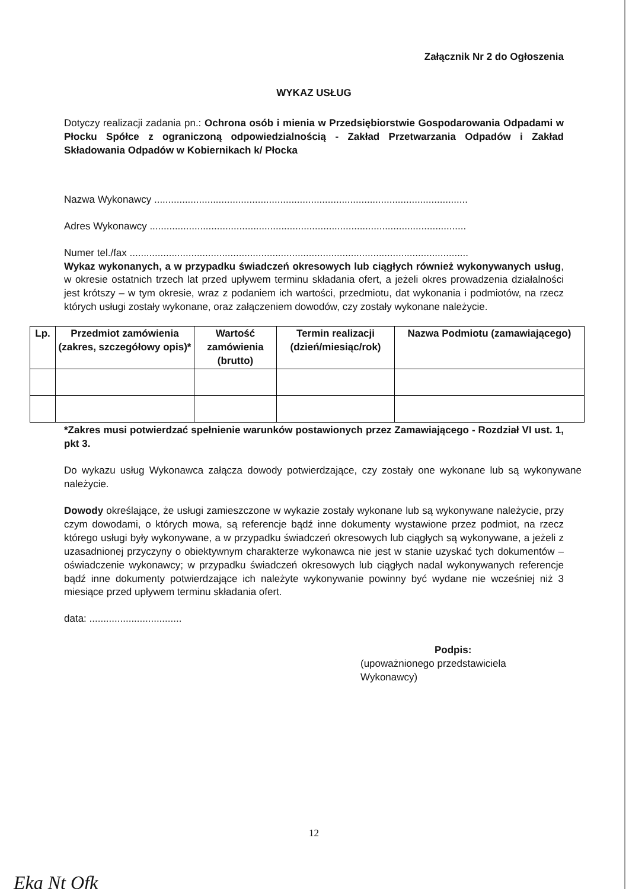Załącznik Nr 2 do Ogłoszenia
WYKAZ USŁUG
Dotyczy realizacji zadania pn.: Ochrona osób i mienia w Przedsiębiorstwie Gospodarowania Odpadami w Płocku Spółce z ograniczoną odpowiedzialnością - Zakład Przetwarzania Odpadów i Zakład Składowania Odpadów w Kobiernikach k/ Płocka
Nazwa Wykonawcy ................................................................................................................
Adres Wykonawcy .................................................................................................................
Numer tel./fax .........................................................................................................................
Wykaz wykonanych, a w przypadku świadczeń okresowych lub ciągłych również wykonywanych usług, w okresie ostatnich trzech lat przed upływem terminu składania ofert, a jeżeli okres prowadzenia działalności jest krótszy – w tym okresie, wraz z podaniem ich wartości, przedmiotu, dat wykonania i podmiotów, na rzecz których usługi zostały wykonane, oraz załączeniem dowodów, czy zostały wykonane należycie.
| Lp. | Przedmiot zamówienia (zakres, szczegółowy opis)* | Wartość zamówienia (brutto) | Termin realizacji (dzień/miesiąc/rok) | Nazwa Podmiotu (zamawiającego) |
| --- | --- | --- | --- | --- |
*Zakres musi potwierdzać spełnienie warunków postawionych przez Zamawiającego - Rozdział VI ust. 1, pkt 3.
Do wykazu usług Wykonawca załącza dowody potwierdzające, czy zostały one wykonane lub są wykonywane należycie.
Dowody określające, że usługi zamieszczone w wykazie zostały wykonane lub są wykonywane należycie, przy czym dowodami, o których mowa, są referencje bądź inne dokumenty wystawione przez podmiot, na rzecz którego usługi były wykonywane, a w przypadku świadczeń okresowych lub ciągłych są wykonywane, a jeżeli z uzasadnionej przyczyny o obiektywnym charakterze wykonawca nie jest w stanie uzyskać tych dokumentów – oświadczenie wykonawcy; w przypadku świadczeń okresowych lub ciągłych nadal wykonywanych referencje bądź inne dokumenty potwierdzające ich należyte wykonywanie powinny być wydane nie wcześniej niż 3 miesiące przed upływem terminu składania ofert.
data: .................................
Podpis:
(upoważnionego przedstawiciela Wykonawcy)
12
Eka Nt Ofk